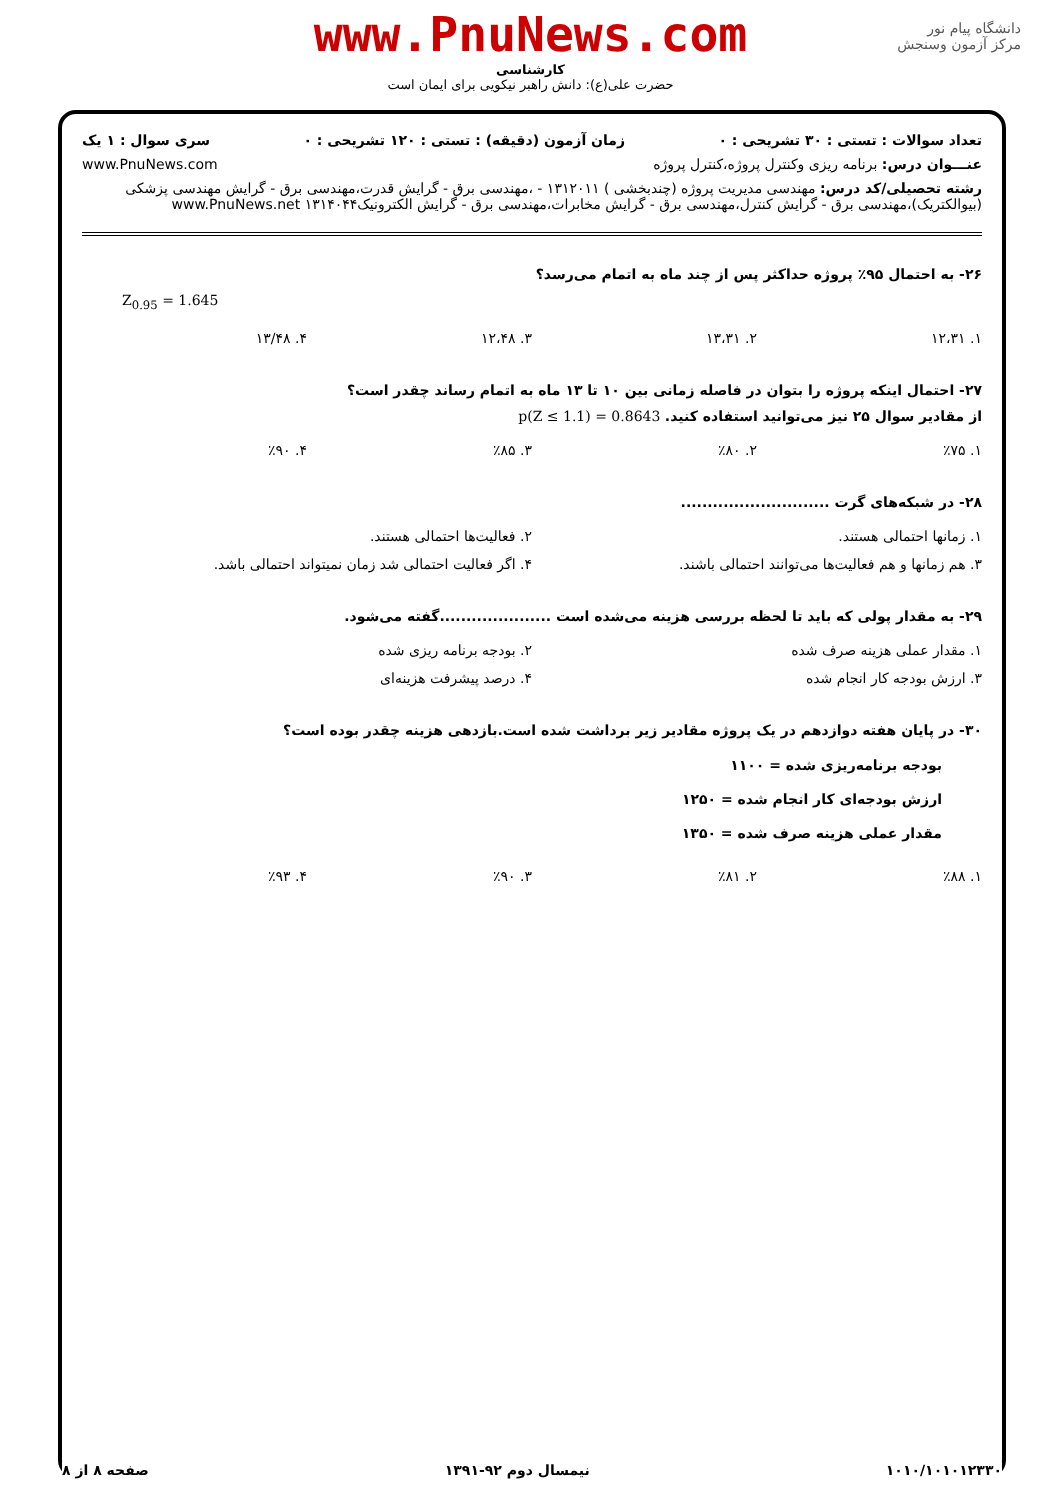دانشگاه پیام نور
مرکز آزمون وسنجش
www.PnuNews.com
کارشناسی
حضرت علی(ع): دانش راهبر نیکویی برای ایمان است
تعداد سوالات : تستی : ۳۰ تشریحی : ۰ زمان آزمون (دقیقه) : تستی : ۱۲۰ تشریحی : ۰ سری سوال : ۱ یک
عنـــوان درس: برنامه ریزی وکنترل پروژه،کنترل پروژه www.PnuNews.com
رشته تحصیلی/کد درس: مهندسی مدیریت پروژه (چندبخشی ) ۱۳۱۲۰۱۱ - ،مهندسی برق - گرایش قدرت،مهندسی برق - گرایش مهندسی پزشکی (بیوالکتریک)،مهندسی برق - گرایش کنترل،مهندسی برق - گرایش مخابرات،مهندسی برق - گرایش الکترونیک۱۳۱۴۰۴۴ www.PnuNews.net
۲۶- به احتمال ۹۵٪ پروژه حداکثر پس از چند ماه به اتمام می‌رسد؟
Z<sub>0.95</sub> = 1.645
| ۱. ۱۲،۳۱ | ۲. ۱۳،۳۱ | ۳. ۱۲،۴۸ | ۴. ۱۳/۴۸ |
۲۷- احتمال اینکه پروژه را بتوان در فاصله زمانی بین ۱۰ تا ۱۳ ماه به اتمام رساند چقدر است؟
از مقادیر سوال ۲۵ نیز می‌توانید استفاده کنید. p(Z ≤ 1.1) = 0.8643
| ۱. ٪۷۵ | ۲. ٪۸۰ | ۳. ٪۸۵ | ۴. ٪۹۰ |
۲۸- در شبکه‌های گرت ............................
| ۱. زمانها احتمالی هستند. | ۲. فعالیت‌ها احتمالی هستند. |
| ۳. هم زمانها و هم فعالیت‌ها می‌توانند احتمالی باشند. | ۴. اگر فعالیت احتمالی شد زمان نمیتواند احتمالی باشد. |
۲۹- به مقدار پولی که باید تا لحظه بررسی هزینه می‌شده است .....................گفته می‌شود.
| ۱. مقدار عملی هزینه صرف شده | ۲. بودجه برنامه ریزی شده |
| ۳. ارزش بودجه کار انجام شده | ۴. درصد پیشرفت هزینه‌ای |
۳۰- در پایان هفته دوازدهم در یک پروژه مقادیر زیر برداشت شده است.بازدهی هزینه چقدر بوده است؟
بودجه برنامه‌ریزی شده = ۱۱۰۰
ارزش بودجه‌ای کار انجام شده = ۱۲۵۰
مقدار عملی هزینه صرف شده = ۱۳۵۰
| ۱. ٪۸۸ | ۲. ٪۸۱ | ۳. ٪۹۰ | ۴. ٪۹۳ |
۱۰۱۰/۱۰۱۰۱۲۳۳۰ نیمسال دوم ۹۲-۱۳۹۱ صفحه ۸ از ۸